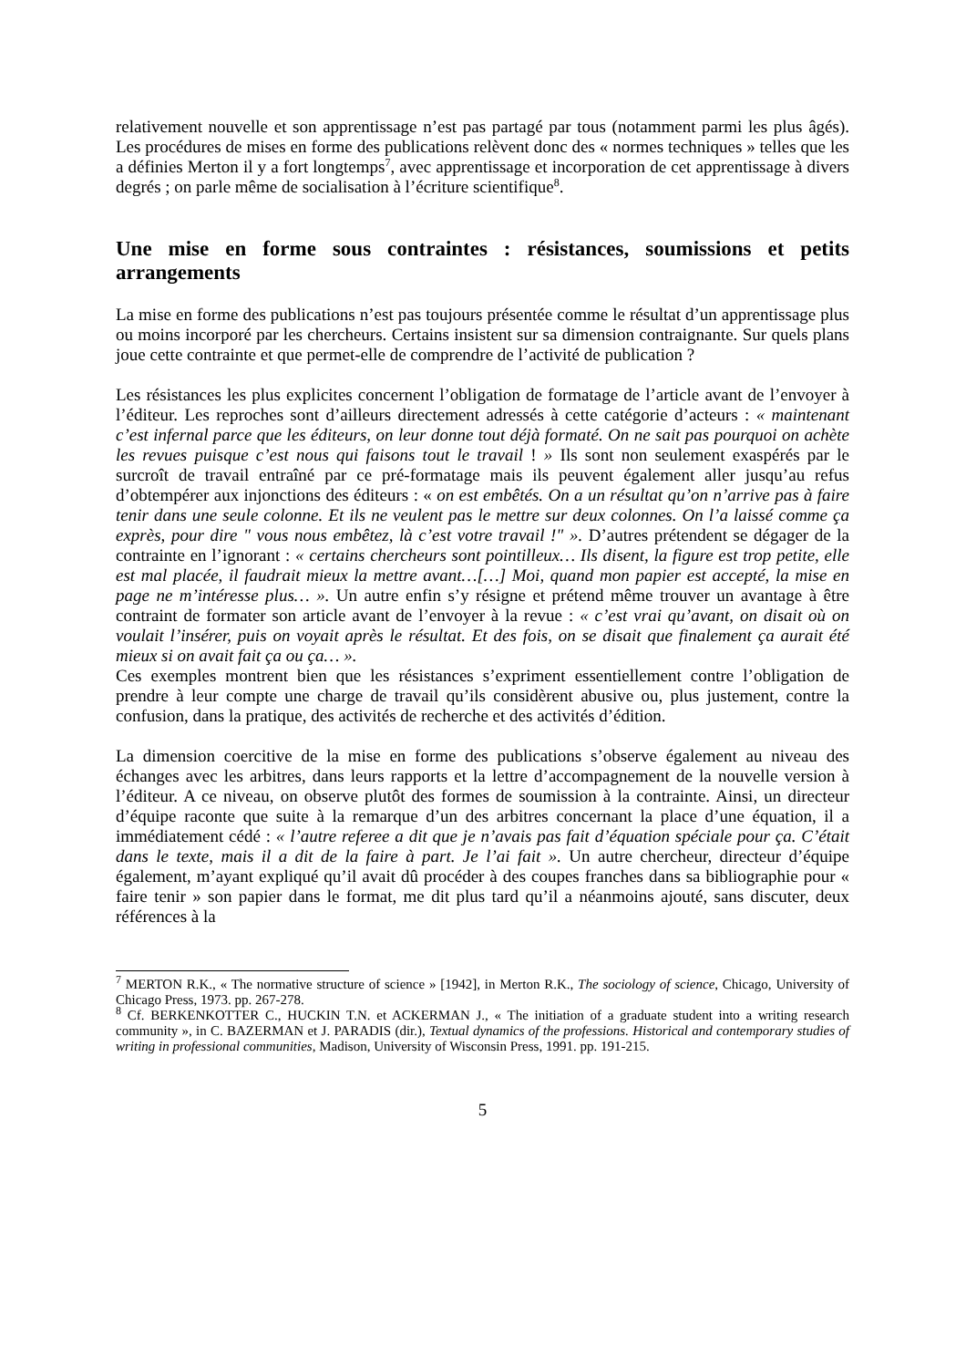relativement nouvelle et son apprentissage n’est pas partagé par tous (notamment parmi les plus âgés). Les procédures de mises en forme des publications relèvent donc des « normes techniques » telles que les a définies Merton il y a fort longtemps<sup>7</sup>, avec apprentissage et incorporation de cet apprentissage à divers degrés ; on parle même de socialisation à l’écriture scientifique<sup>8</sup>.
Une mise en forme sous contraintes : résistances, soumissions et petits arrangements
La mise en forme des publications n’est pas toujours présentée comme le résultat d’un apprentissage plus ou moins incorporé par les chercheurs. Certains insistent sur sa dimension contraignante. Sur quels plans joue cette contrainte et que permet-elle de comprendre de l’activité de publication ?
Les résistances les plus explicites concernent l’obligation de formatage de l’article avant de l’envoyer à l’éditeur. Les reproches sont d’ailleurs directement adressés à cette catégorie d’acteurs : « maintenant c’est infernal parce que les éditeurs, on leur donne tout déjà formaté. On ne sait pas pourquoi on achète les revues puisque c’est nous qui faisons tout le travail ! » Ils sont non seulement exaspérés par le surcroît de travail entraîné par ce pré-formatage mais ils peuvent également aller jusqu’au refus d’obtempérer aux injonctions des éditeurs : « on est embêtés. On a un résultat qu’on n’arrive pas à faire tenir dans une seule colonne. Et ils ne veulent pas le mettre sur deux colonnes. On l’a laissé comme ça exprès, pour dire " vous nous embêtez, là c’est votre travail !" ». D’autres prétendent se dégager de la contrainte en l’ignorant : « certains chercheurs sont pointilleux… Ils disent, la figure est trop petite, elle est mal placée, il faudrait mieux la mettre avant…[…] Moi, quand mon papier est accepté, la mise en page ne m’intéresse plus… ». Un autre enfin s’y résigne et prétend même trouver un avantage à être contraint de formater son article avant de l’envoyer à la revue : « c’est vrai qu’avant, on disait où on voulait l’insérer, puis on voyait après le résultat. Et des fois, on se disait que finalement ça aurait été mieux si on avait fait ça ou ça… ».
Ces exemples montrent bien que les résistances s’expriment essentiellement contre l’obligation de prendre à leur compte une charge de travail qu’ils considèrent abusive ou, plus justement, contre la confusion, dans la pratique, des activités de recherche et des activités d’édition.
La dimension coercitive de la mise en forme des publications s’observe également au niveau des échanges avec les arbitres, dans leurs rapports et la lettre d’accompagnement de la nouvelle version à l’éditeur. A ce niveau, on observe plutôt des formes de soumission à la contrainte. Ainsi, un directeur d’équipe raconte que suite à la remarque d’un des arbitres concernant la place d’une équation, il a immédiatement cédé : « l’autre referee a dit que je n’avais pas fait d’équation spéciale pour ça. C’était dans le texte, mais il a dit de la faire à part. Je l’ai fait ». Un autre chercheur, directeur d’équipe également, m’ayant expliqué qu’il avait dû procéder à des coupes franches dans sa bibliographie pour « faire tenir » son papier dans le format, me dit plus tard qu’il a néanmoins ajouté, sans discuter, deux références à la
<sup>7</sup> MERTON R.K., « The normative structure of science » [1942], in Merton R.K., The sociology of science, Chicago, University of Chicago Press, 1973. pp. 267-278.
<sup>8</sup> Cf. BERKENKOTTER C., HUCKIN T.N. et ACKERMAN J., « The initiation of a graduate student into a writing research community », in C. BAZERMAN et J. PARADIS (dir.), Textual dynamics of the professions. Historical and contemporary studies of writing in professional communities, Madison, University of Wisconsin Press, 1991. pp. 191-215.
5